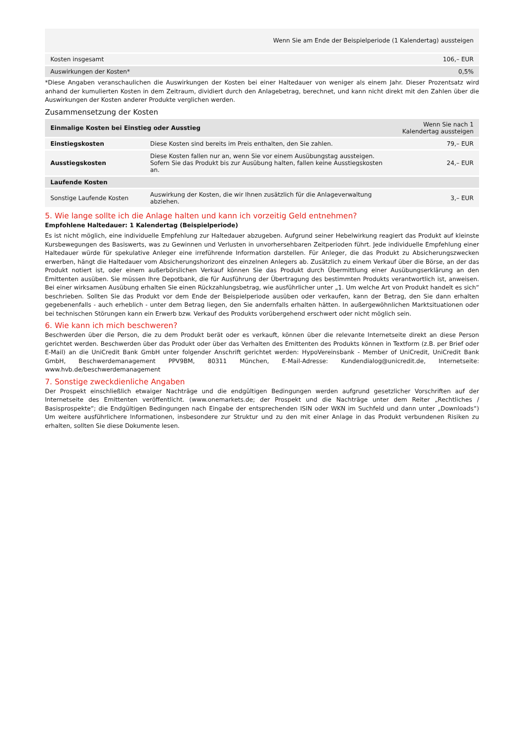| | Wenn Sie am Ende der Beispielperiode (1 Kalendertag) aussteigen |
| Kosten insgesamt | 106,– EUR |
| Auswirkungen der Kosten* | 0,5% |
*Diese Angaben veranschaulichen die Auswirkungen der Kosten bei einer Haltedauer von weniger als einem Jahr. Dieser Prozentsatz wird anhand der kumulierten Kosten in dem Zeitraum, dividiert durch den Anlagebetrag, berechnet, und kann nicht direkt mit den Zahlen über die Auswirkungen der Kosten anderer Produkte verglichen werden.
Zusammensetzung der Kosten
| Einmalige Kosten bei Einstieg oder Ausstieg | | Wenn Sie nach 1 Kalendertag aussteigen |
| --- | --- | --- |
| Einstiegskosten | Diese Kosten sind bereits im Preis enthalten, den Sie zahlen. | 79,– EUR |
| Ausstiegskosten | Diese Kosten fallen nur an, wenn Sie vor einem Ausübungstag aussteigen. Sofern Sie das Produkt bis zur Ausübung halten, fallen keine Ausstiegskosten an. | 24,– EUR |
| Laufende Kosten | | |
| Sonstige Laufende Kosten | Auswirkung der Kosten, die wir Ihnen zusätzlich für die Anlageverwaltung abziehen. | 3,– EUR |
5. Wie lange sollte ich die Anlage halten und kann ich vorzeitig Geld entnehmen?
Empfohlene Haltedauer: 1 Kalendertag (Beispielperiode)
Es ist nicht möglich, eine individuelle Empfehlung zur Haltedauer abzugeben. Aufgrund seiner Hebelwirkung reagiert das Produkt auf kleinste Kursbewegungen des Basiswerts, was zu Gewinnen und Verlusten in unvorhersehbaren Zeitperioden führt. Jede individuelle Empfehlung einer Haltedauer würde für spekulative Anleger eine irreführende Information darstellen. Für Anleger, die das Produkt zu Absicherungszwecken erwerben, hängt die Haltedauer vom Absicherungshorizont des einzelnen Anlegers ab. Zusätzlich zu einem Verkauf über die Börse, an der das Produkt notiert ist, oder einem außerbörslichen Verkauf können Sie das Produkt durch Übermittlung einer Ausübungserklärung an den Emittenten ausüben. Sie müssen Ihre Depotbank, die für Ausführung der Übertragung des bestimmten Produkts verantwortlich ist, anweisen. Bei einer wirksamen Ausübung erhalten Sie einen Rückzahlungsbetrag, wie ausführlicher unter „1. Um welche Art von Produkt handelt es sich“ beschrieben. Sollten Sie das Produkt vor dem Ende der Beispielperiode ausüben oder verkaufen, kann der Betrag, den Sie dann erhalten gegebenenfalls - auch erheblich - unter dem Betrag liegen, den Sie andernfalls erhalten hätten. In außergewöhnlichen Marktsituationen oder bei technischen Störungen kann ein Erwerb bzw. Verkauf des Produkts vorübergehend erschwert oder nicht möglich sein.
6. Wie kann ich mich beschweren?
Beschwerden über die Person, die zu dem Produkt berät oder es verkauft, können über die relevante Internetseite direkt an diese Person gerichtet werden. Beschwerden über das Produkt oder über das Verhalten des Emittenten des Produkts können in Textform (z.B. per Brief oder E-Mail) an die UniCredit Bank GmbH unter folgender Anschrift gerichtet werden: HypoVereinsbank - Member of UniCredit, UniCredit Bank GmbH, Beschwerdemanagement PPV9BM, 80311 München, E-Mail-Adresse: Kundendialog@unicredit.de, Internetseite: www.hvb.de/beschwerdemanagement
7. Sonstige zweckdienliche Angaben
Der Prospekt einschließlich etwaiger Nachträge und die endgültigen Bedingungen werden aufgrund gesetzlicher Vorschriften auf der Internetseite des Emittenten veröffentlicht. (www.onemarkets.de; der Prospekt und die Nachträge unter dem Reiter „Rechtliches / Basisprospekte“; die Endgültigen Bedingungen nach Eingabe der entsprechenden ISIN oder WKN im Suchfeld und dann unter „Downloads“) Um weitere ausführlichere Informationen, insbesondere zur Struktur und zu den mit einer Anlage in das Produkt verbundenen Risiken zu erhalten, sollten Sie diese Dokumente lesen.